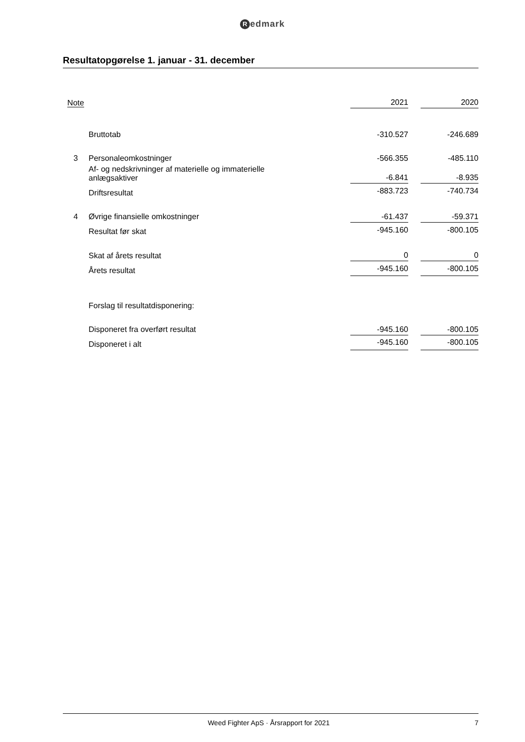Redmark
Resultatopgørelse 1. januar - 31. december
| Note | | 2021 | | 2020 |
| --- | --- | --- | --- | --- |
| | Bruttotab | -310.527 | | -246.689 |
| 3 | Personaleomkostninger | -566.355 | | -485.110 |
| | Af- og nedskrivninger af materielle og immaterielle anlægsaktiver | -6.841 | | -8.935 |
| | Driftsresultat | -883.723 | | -740.734 |
| 4 | Øvrige finansielle omkostninger | -61.437 | | -59.371 |
| | Resultat før skat | -945.160 | | -800.105 |
| | Skat af årets resultat | 0 | | 0 |
| | Årets resultat | -945.160 | | -800.105 |
| | Forslag til resultatdisponering: | | | |
| | Disponeret fra overført resultat | -945.160 | | -800.105 |
| | Disponeret i alt | -945.160 | | -800.105 |
Weed Fighter ApS · Årsrapport for 2021
7